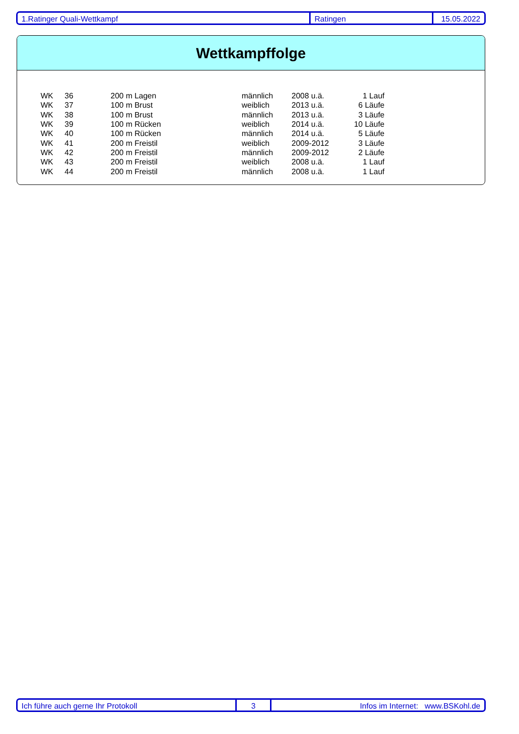1.Ratinger Quali-Wettkampf Ratingen 15.05.2022
Wettkampffolge
| WK | 36 | 200 m Lagen | männlich | 2008 u.ä. | 1 Lauf |
| WK | 37 | 100 m Brust | weiblich | 2013 u.ä. | 6 Läufe |
| WK | 38 | 100 m Brust | männlich | 2013 u.ä. | 3 Läufe |
| WK | 39 | 100 m Rücken | weiblich | 2014 u.ä. | 10 Läufe |
| WK | 40 | 100 m Rücken | männlich | 2014 u.ä. | 5 Läufe |
| WK | 41 | 200 m Freistil | weiblich | 2009-2012 | 3 Läufe |
| WK | 42 | 200 m Freistil | männlich | 2009-2012 | 2 Läufe |
| WK | 43 | 200 m Freistil | weiblich | 2008 u.ä. | 1 Lauf |
| WK | 44 | 200 m Freistil | männlich | 2008 u.ä. | 1 Lauf |
Ich führe auch gerne Ihr Protokoll 3 Infos im Internet: www.BSKohl.de